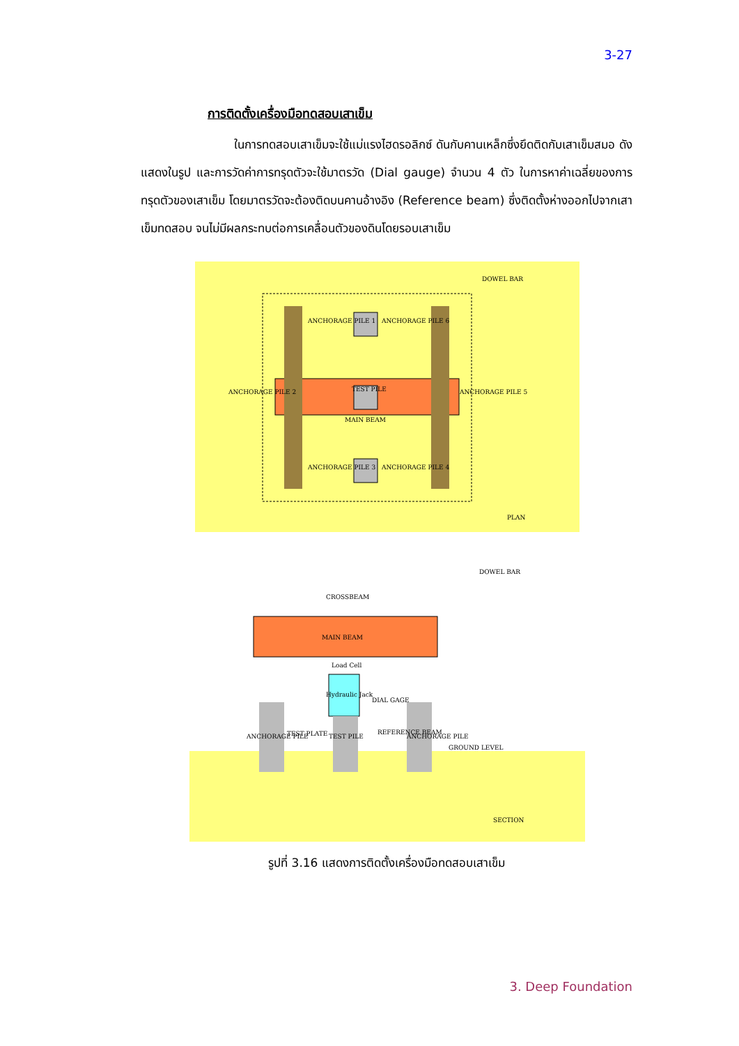3-27
การติดตั้งเครื่องมือทดสอบเสาเข็ม
ในการทดสอบเสาเข็มจะใช้แม่แรงไฮดรอลิกซ์ ดันกับคานเหล็กซึ่งยึดติดกับเสาเข็มสมอ ดังแสดงในรูป และการวัดค่าการทรุดตัวจะใช้มาตรวัด (Dial gauge) จำนวน 4 ตัว ในการหาค่าเฉลี่ยของการทรุดตัวของเสาเข็ม โดยมาตรวัดจะต้องติดบนคานอ้างอิง (Reference beam) ซึ่งติดตั้งห่างออกไปจากเสาเข็มทดสอบ จนไม่มีผลกระทบต่อการเคลื่อนตัวของดินโดยรอบเสาเข็ม
DOWEL BAR
ANCHORAGE PILE 1
ANCHORAGE PILE 6
ANCHORAGE PILE 2
ANCHORAGE PILE 5
TEST PILE
MAIN BEAM
ANCHORAGE PILE 3
ANCHORAGE PILE 4
PLAN
DOWEL BAR
CROSSBEAM
MAIN BEAM
Load Cell
Hydraulic Jack
DIAL GAGE
ANCHORAGE PILE
TEST PLATE
TEST PILE
REFERENCE BEAM
ANCHORAGE PILE
GROUND LEVEL
SECTION
รูปที่ 3.16 แสดงการติดตั้งเครื่องมือทดสอบเสาเข็ม
3. Deep Foundation